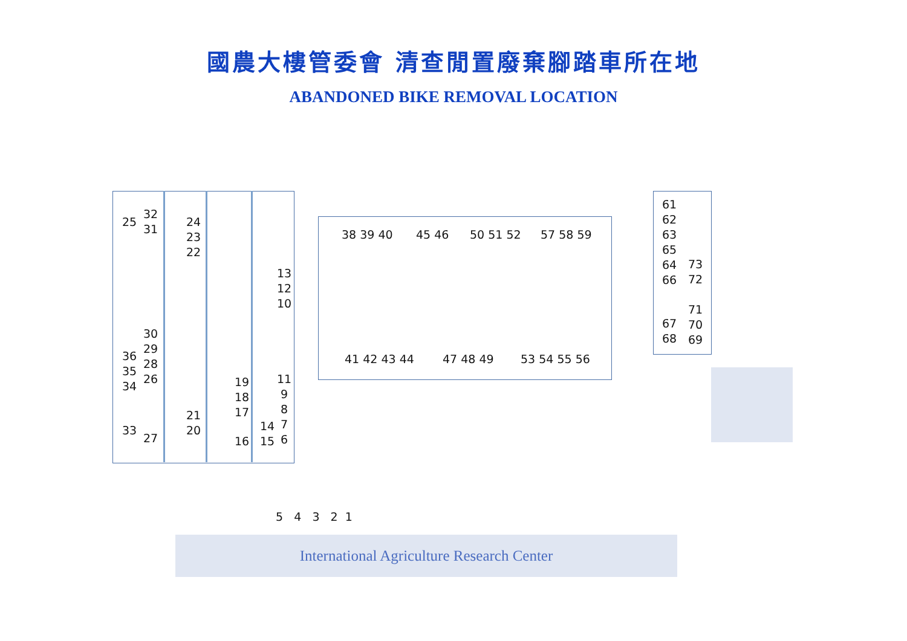國農大樓管委會 清查閒置廢棄腳踏車所在地
ABANDONED BIKE REMOVAL LOCATION
25
32 31
24 23 22
13 12 10
30 29 28 26
36 35 34
19 18 17
11 9 8 7 6
21 20
33
27
14 15
16
38 39 40
45 46
50 51 52
57 58 59
41 42 43 44
47 48 49
53 54 55 56
61 62 63 65 64 66
73 72
71 70 69
67 68
5 4 3 2 1
International Agriculture Research Center